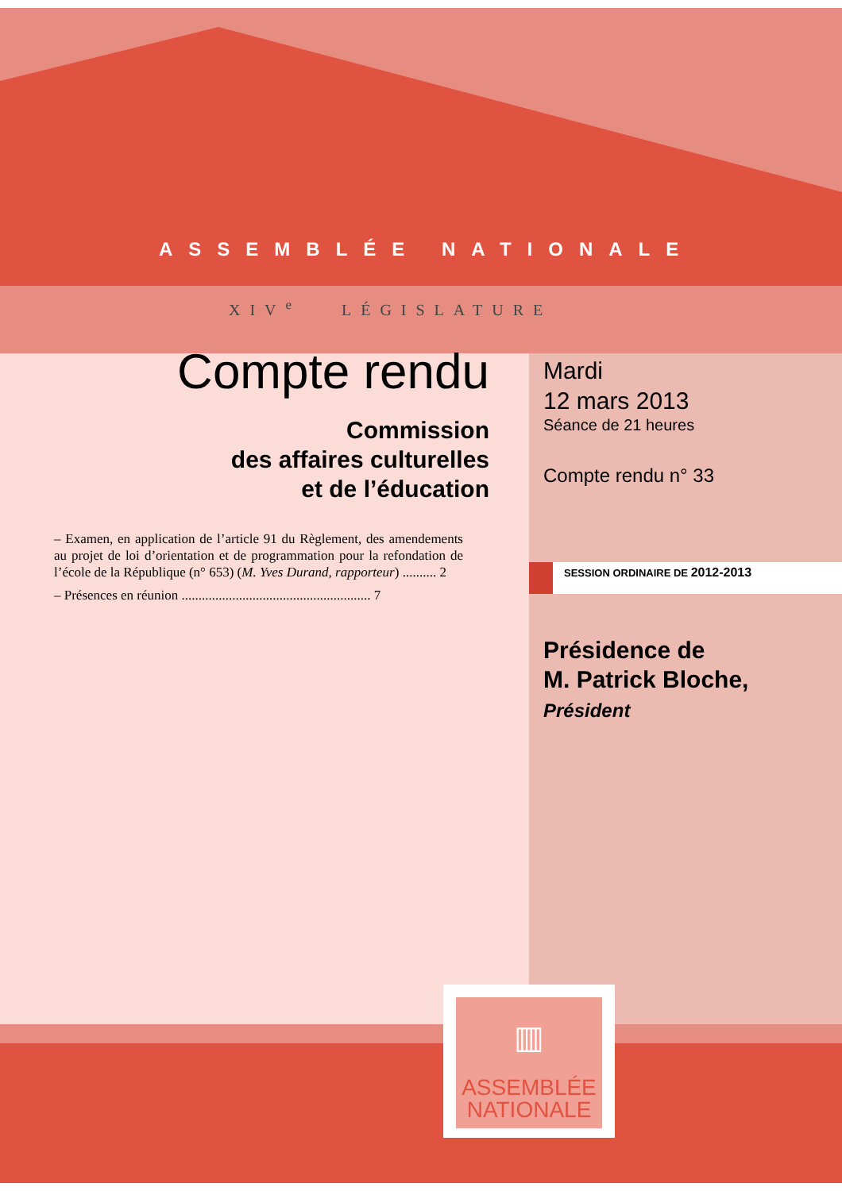ASSEMBLÉE NATIONALE
XIV<sup>e</sup> LÉGISLATURE
Compte rendu
Commission
des affaires culturelles
et de l’éducation
– Examen, en application de l’article 91 du Règlement, des amendements au projet de loi d’orientation et de programmation pour la refondation de l’école de la République (n° 653) (M. Yves Durand, rapporteur) .......... 2
– Présences en réunion ........................................................ 7
Mardi
12 mars 2013
Séance de 21 heures
Compte rendu n° 33
SESSION ORDINAIRE DE 2012-2013
Présidence de
M. Patrick Bloche,
Président
▥
ASSEMBLÉE
NATIONALE